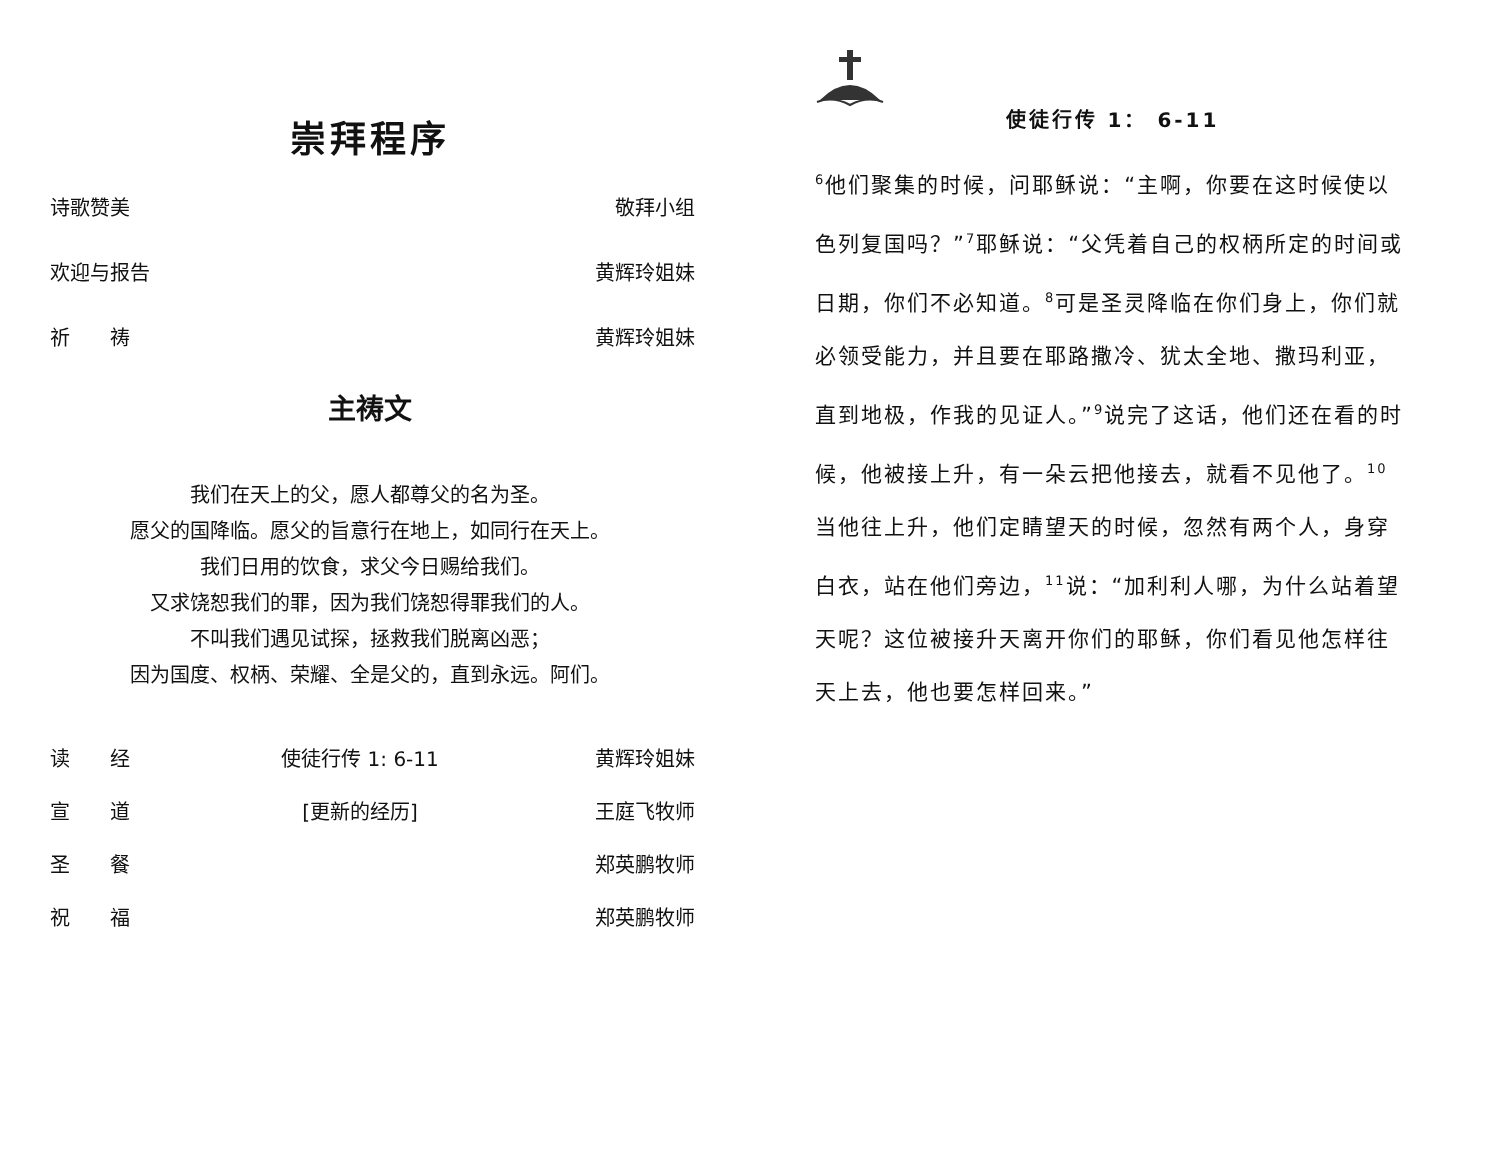崇拜程序
诗歌赞美 敬拜小组
欢迎与报告 黄辉玲姐妹
祈　　祷 黄辉玲姐妹
主祷文
我们在天上的父，愿人都尊父的名为圣。
愿父的国降临。愿父的旨意行在地上，如同行在天上。
我们日用的饮食，求父今日赐给我们。
又求饶恕我们的罪，因为我们饶恕得罪我们的人。
不叫我们遇见试探，拯救我们脱离凶恶；
因为国度、权柄、荣耀、全是父的，直到永远。阿们。
读　　经 使徒行传 1: 6-11 黄辉玲姐妹
宣　　道 [更新的经历] 王庭飞牧师
圣　　餐 郑英鹏牧师
祝　　福 郑英鹏牧师
使徒行传 1： 6-11
<sup>6</sup> 他们聚集的时候，问耶稣说：“主啊，你要在这时候使以色列复国吗？”<sup>7</sup>耶稣说：“父凭着自己的权柄所定的时间或日期，你们不必知道。<sup>8</sup>可是圣灵降临在你们身上，你们就必领受能力，并且要在耶路撒冷、犹太全地、撒玛利亚，直到地极，作我的见证人。”<sup>9</sup>说完了这话，他们还在看的时候，他被接上升，有一朵云把他接去，就看不见他了。<sup>10</sup>当他往上升，他们定睛望天的时候，忽然有两个人，身穿白衣，站在他们旁边，<sup>11</sup>说：“加利利人哪，为什么站着望天呢？这位被接升天离开你们的耶稣，你们看见他怎样往天上去，他也要怎样回来。”